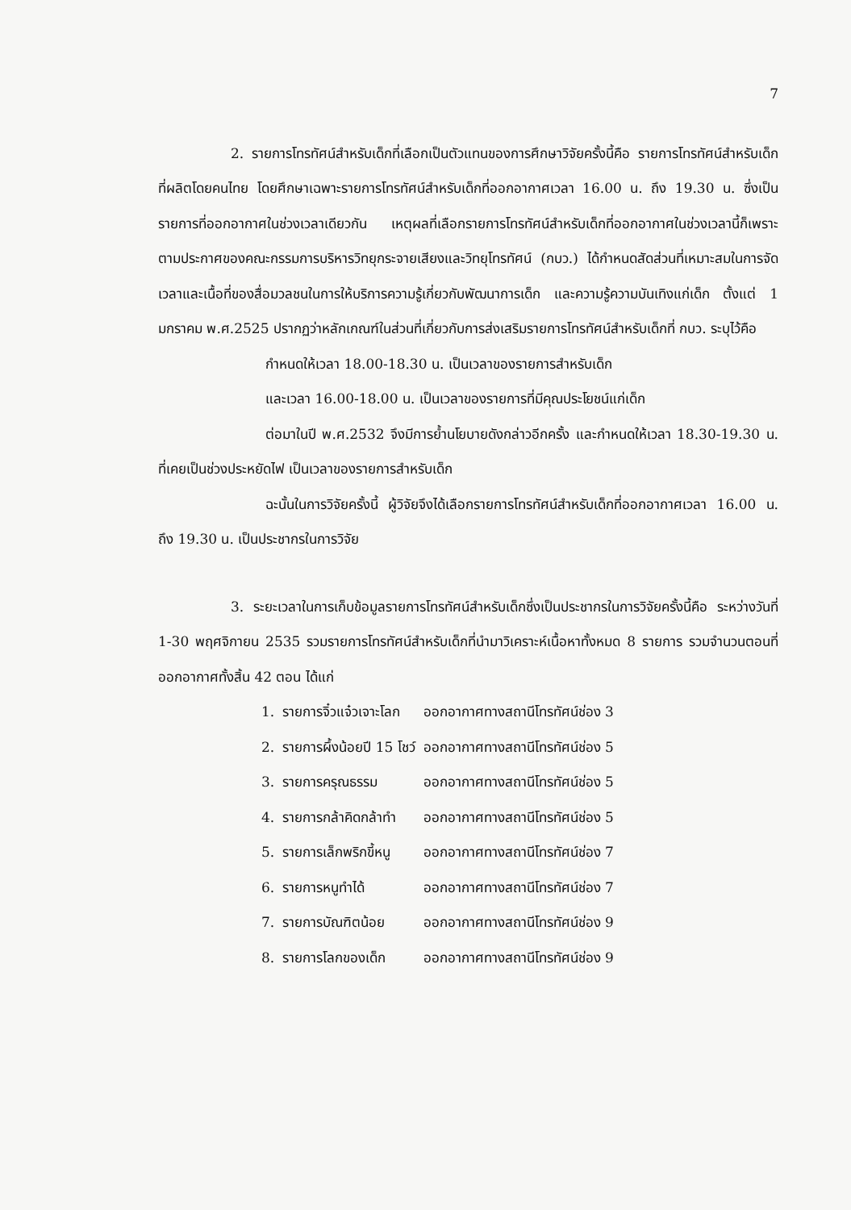7
2. รายการโทรทัศน์สำหรับเด็กที่เลือกเป็นตัวแทนของการศึกษาวิจัยครั้งนี้คือ รายการโทรทัศน์สำหรับเด็กที่ผลิตโดยคนไทย โดยศึกษาเฉพาะรายการโทรทัศน์สำหรับเด็กที่ออกอากาศเวลา 16.00 น. ถึง 19.30 น. ซึ่งเป็นรายการที่ออกอากาศในช่วงเวลาเดียวกัน เหตุผลที่เลือกรายการโทรทัศน์สำหรับเด็กที่ออกอากาศในช่วงเวลานี้ก็เพราะตามประกาศของคณะกรรมการบริหารวิทยุกระจายเสียงและวิทยุโทรทัศน์ (กบว.) ได้กำหนดสัดส่วนที่เหมาะสมในการจัดเวลาและเนื้อที่ของสื่อมวลชนในการให้บริการความรู้เกี่ยวกับพัฒนาการเด็ก และความรู้ความบันเทิงแก่เด็ก ตั้งแต่ 1 มกราคม พ.ศ.2525 ปรากฏว่าหลักเกณฑ์ในส่วนที่เกี่ยวกับการส่งเสริมรายการโทรทัศน์สำหรับเด็กที่ กบว. ระบุไว้คือ
กำหนดให้เวลา 18.00-18.30 น. เป็นเวลาของรายการสำหรับเด็ก
และเวลา 16.00-18.00 น. เป็นเวลาของรายการที่มีคุณประโยชน์แก่เด็ก
ต่อมาในปี พ.ศ.2532 จึงมีการย้ำนโยบายดังกล่าวอีกครั้ง และกำหนดให้เวลา 18.30-19.30 น. ที่เคยเป็นช่วงประหยัดไฟ เป็นเวลาของรายการสำหรับเด็ก
ฉะนั้นในการวิจัยครั้งนี้ ผู้วิจัยจึงได้เลือกรายการโทรทัศน์สำหรับเด็กที่ออกอากาศเวลา 16.00 น. ถึง 19.30 น. เป็นประชากรในการวิจัย
3. ระยะเวลาในการเก็บข้อมูลรายการโทรทัศน์สำหรับเด็กซึ่งเป็นประชากรในการวิจัยครั้งนี้คือ ระหว่างวันที่ 1-30 พฤศจิกายน 2535 รวมรายการโทรทัศน์สำหรับเด็กที่นำมาวิเคราะห์เนื้อหาทั้งหมด 8 รายการ รวมจำนวนตอนที่ออกอากาศทั้งสิ้น 42 ตอน ได้แก่
| 1. | รายการจิ๋วแจ๋วเจาะโลก | ออกอากาศทางสถานีโทรทัศน์ช่อง 3 |
| 2. | รายการผึ้งน้อยปี 15 โชว์ | ออกอากาศทางสถานีโทรทัศน์ช่อง 5 |
| 3. | รายการครุณธรรม | ออกอากาศทางสถานีโทรทัศน์ช่อง 5 |
| 4. | รายการกล้าคิดกล้าทำ | ออกอากาศทางสถานีโทรทัศน์ช่อง 5 |
| 5. | รายการเล็กพริกขี้หนู | ออกอากาศทางสถานีโทรทัศน์ช่อง 7 |
| 6. | รายการหนูทำได้ | ออกอากาศทางสถานีโทรทัศน์ช่อง 7 |
| 7. | รายการบัณฑิตน้อย | ออกอากาศทางสถานีโทรทัศน์ช่อง 9 |
| 8. | รายการโลกของเด็ก | ออกอากาศทางสถานีโทรทัศน์ช่อง 9 |